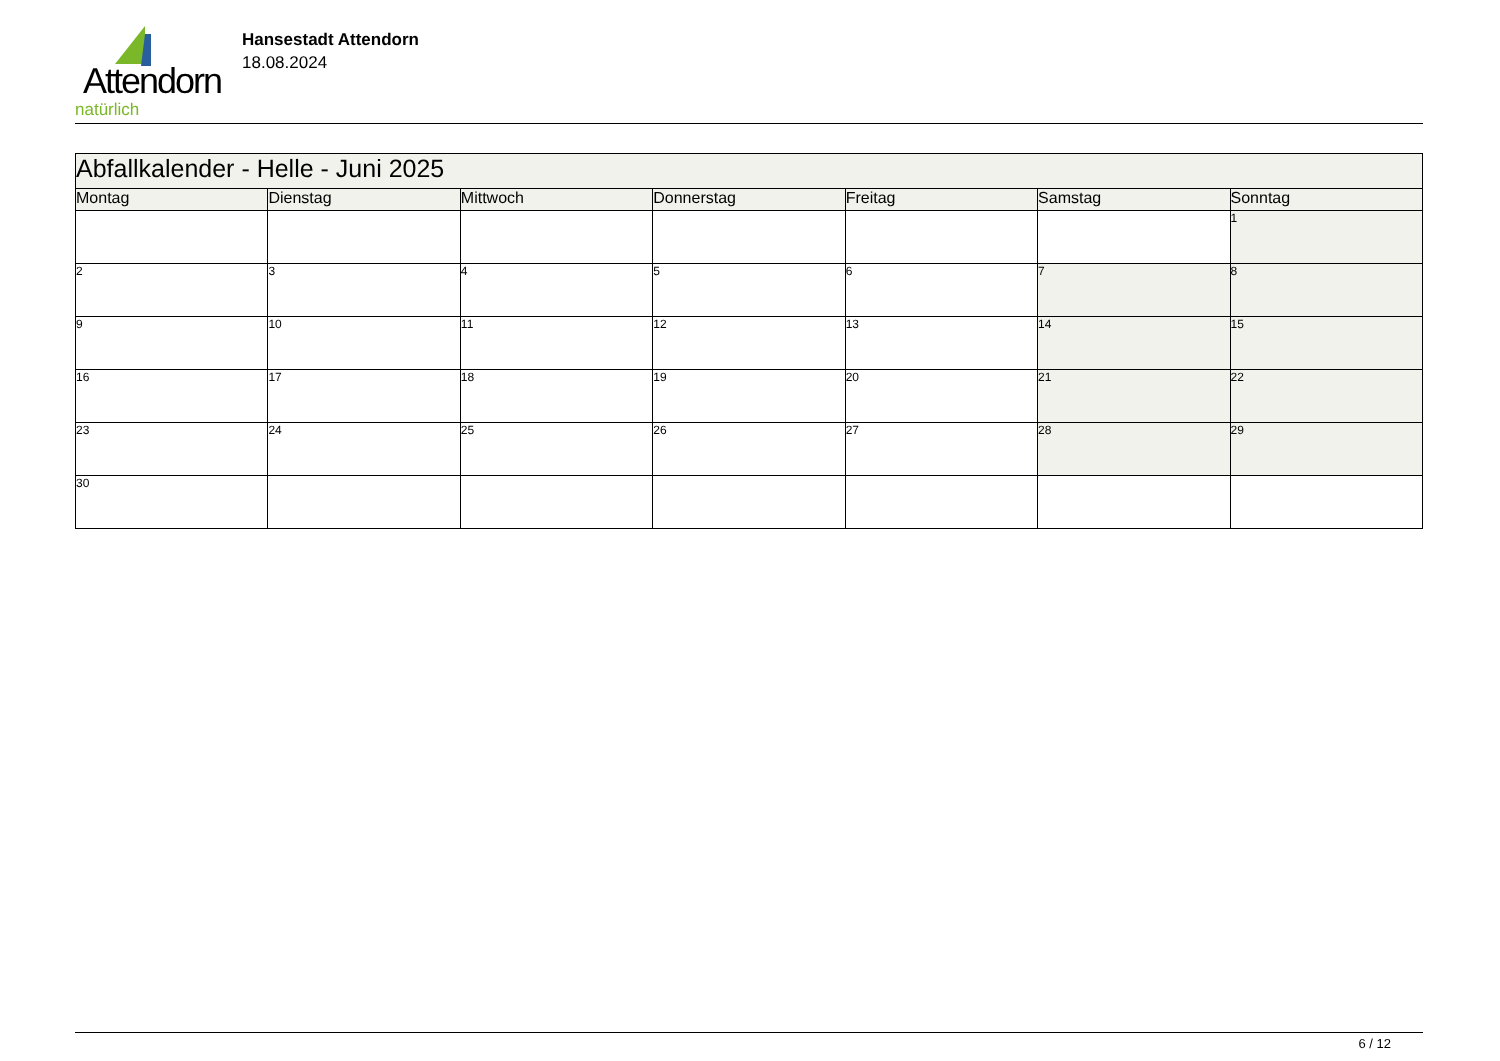Attendorn
natürlich
Hansestadt Attendorn
18.08.2024
| Abfallkalender - Helle - Juni 2025 | | | | | | |
| Montag | Dienstag | Mittwoch | Donnerstag | Freitag | Samstag | Sonntag |
| | | | | | | 1 |
| 2 | 3 | 4 | 5 | 6 | 7 | 8 |
| 9 | 10 | 11 | 12 | 13 | 14 | 15 |
| 16 | 17 | 18 | 19 | 20 | 21 | 22 |
| 23 | 24 | 25 | 26 | 27 | 28 | 29 |
| 30 | | | | | | |
6 / 12